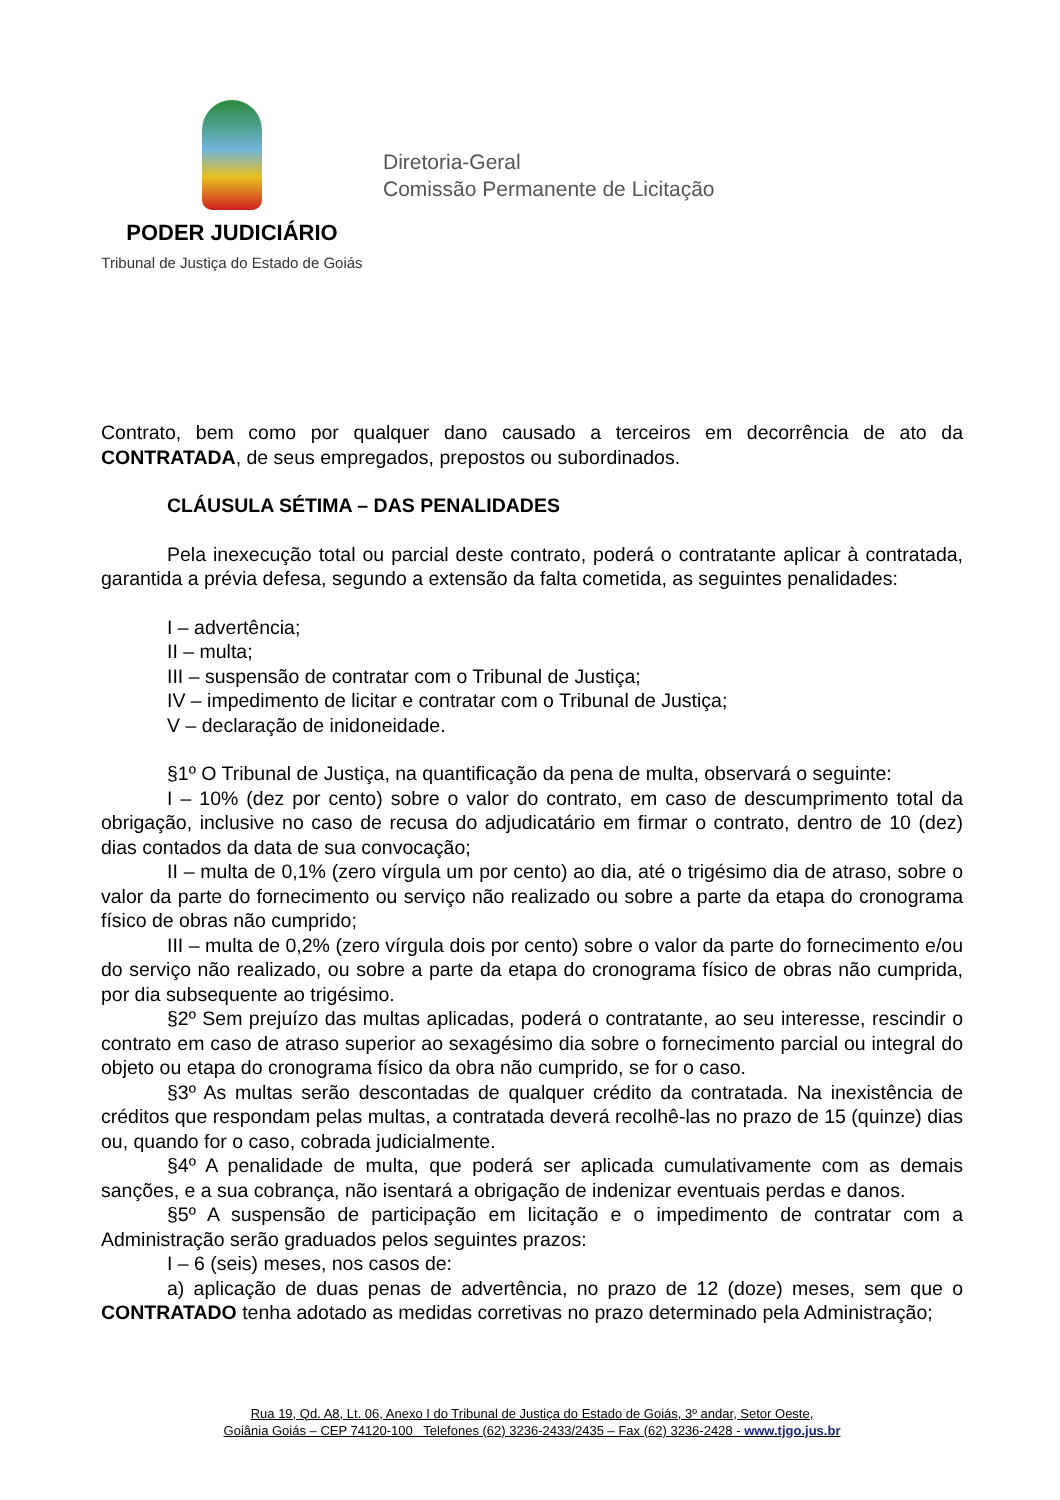PODER JUDICIÁRIO
Tribunal de Justiça do Estado de Goiás
Diretoria-Geral
Comissão Permanente de Licitação
Contrato, bem como por qualquer dano causado a terceiros em decorrência de ato da CONTRATADA, de seus empregados, prepostos ou subordinados.
CLÁUSULA SÉTIMA – DAS PENALIDADES
Pela inexecução total ou parcial deste contrato, poderá o contratante aplicar à contratada, garantida a prévia defesa, segundo a extensão da falta cometida, as seguintes penalidades:
I – advertência;
II – multa;
III – suspensão de contratar com o Tribunal de Justiça;
IV – impedimento de licitar e contratar com o Tribunal de Justiça;
V – declaração de inidoneidade.
§1º O Tribunal de Justiça, na quantificação da pena de multa, observará o seguinte:
I – 10% (dez por cento) sobre o valor do contrato, em caso de descumprimento total da obrigação, inclusive no caso de recusa do adjudicatário em firmar o contrato, dentro de 10 (dez) dias contados da data de sua convocação;
II – multa de 0,1% (zero vírgula um por cento) ao dia, até o trigésimo dia de atraso, sobre o valor da parte do fornecimento ou serviço não realizado ou sobre a parte da etapa do cronograma físico de obras não cumprido;
III – multa de 0,2% (zero vírgula dois por cento) sobre o valor da parte do fornecimento e/ou do serviço não realizado, ou sobre a parte da etapa do cronograma físico de obras não cumprida, por dia subsequente ao trigésimo.
§2º Sem prejuízo das multas aplicadas, poderá o contratante, ao seu interesse, rescindir o contrato em caso de atraso superior ao sexagésimo dia sobre o fornecimento parcial ou integral do objeto ou etapa do cronograma físico da obra não cumprido, se for o caso.
§3º As multas serão descontadas de qualquer crédito da contratada. Na inexistência de créditos que respondam pelas multas, a contratada deverá recolhê-las no prazo de 15 (quinze) dias ou, quando for o caso, cobrada judicialmente.
§4º A penalidade de multa, que poderá ser aplicada cumulativamente com as demais sanções, e a sua cobrança, não isentará a obrigação de indenizar eventuais perdas e danos.
§5º A suspensão de participação em licitação e o impedimento de contratar com a Administração serão graduados pelos seguintes prazos:
I – 6 (seis) meses, nos casos de:
a) aplicação de duas penas de advertência, no prazo de 12 (doze) meses, sem que o CONTRATADO tenha adotado as medidas corretivas no prazo determinado pela Administração;
Rua 19, Qd. A8, Lt. 06, Anexo I do Tribunal de Justiça do Estado de Goiás, 3º andar, Setor Oeste,
Goiânia Goiás – CEP 74120-100 Telefones (62) 3236-2433/2435 – Fax (62) 3236-2428 - www.tjgo.jus.br